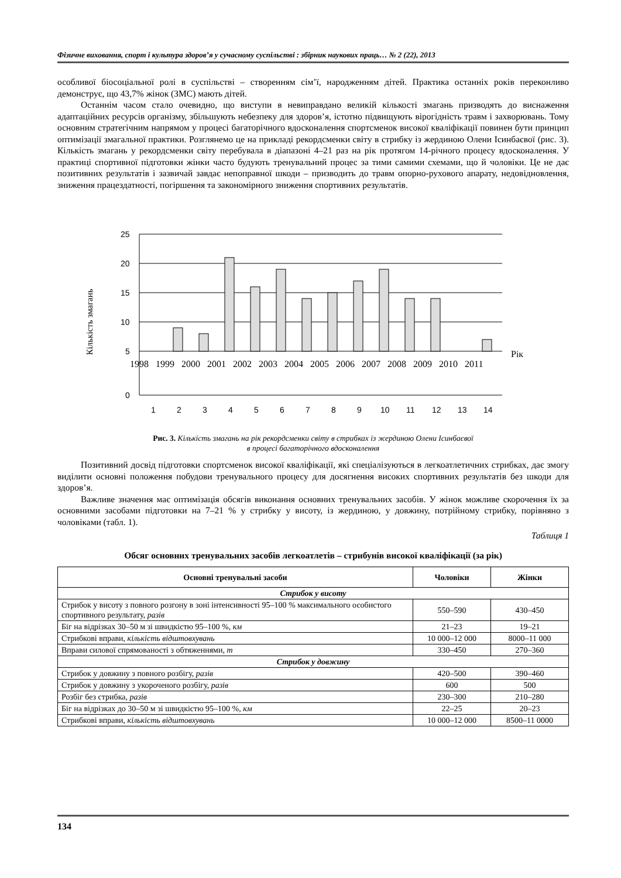Фізичне виховання, спорт і культура здоров’я у сучасному суспільстві : збірник наукових праць… № 2 (22), 2013
особливої біосоціальної ролі в суспільстві – створенням сім’ї, народженням дітей. Практика останніх років переконливо демонструє, що 43,7% жінок (ЗМС) мають дітей.
Останнім часом стало очевидно, що виступи в невиправдано великій кількості змагань призводять до виснаження адаптаційних ресурсів організму, збільшують небезпеку для здоров’я, істотно підвищують вірогідність травм і захворювань. Тому основним стратегічним напрямом у процесі багаторічного вдосконалення спортсменок високої кваліфікації повинен бути принцип оптимізації змагальної практики. Розглянемо це на прикладі рекордсменки світу в стрибку із жердиною Олени Ісинбаєвої (рис. 3). Кількість змагань у рекордсменки світу перебувала в діапазоні 4–21 раз на рік протягом 14-річного процесу вдосконалення. У практиці спортивної підготовки жінки часто будують тренувальний процес за тими самими схемами, що й чоловіки. Це не дає позитивних результатів і зазвичай завдає непоправної шкоди – призводить до травм опорно-рухового апарату, недовідновлення, зниження працездатності, погіршення та закономірного зниження спортивних результатів.
Кількість змагань
25
20
15
10
5
0
1998
1999
2000
2001
2002
2003
2004
2005
2006
2007
2008
2009
2010
2011
Рік
1
2
3
4
5
6
7
8
9
10
11
12
13
14
Рис. 3. Кількість змагань на рік рекордсменки світу в стрибках із жердиною Олени Ісинбаєвої
в процесі багаторічного вдосконалення
Позитивний досвід підготовки спортсменок високої кваліфікації, які спеціалізуються в легкоатлетичних стрибках, дає змогу виділити основні положення побудови тренувального процесу для досягнення високих спортивних результатів без шкоди для здоров’я.
Важливе значення має оптимізація обсягів виконання основних тренувальних засобів. У жінок можливе скорочення їх за основними засобами підготовки на 7–21 % у стрибку у висоту, із жердиною, у довжину, потрійному стрибку, порівняно з чоловіками (табл. 1).
Таблиця 1
Обсяг основних тренувальних засобів легкоатлетів – стрибунів високої кваліфікації (за рік)
| Основні тренувальні засоби | Чоловіки | Жінки |
| --- | --- | --- |
| Стрибок у висоту | | |
| Стрибок у висоту з повного розгону в зоні інтенсивності 95–100 % максимального особистого спортивного результату, разів | 550–590 | 430–450 |
| Біг на відрізках 30–50 м зі швидкістю 95–100 %, км | 21–23 | 19–21 |
| Стрибкові вправи, кількість відштовхувань | 10 000–12 000 | 8000–11 000 |
| Вправи силової спрямованості з обтяженнями, т | 330–450 | 270–360 |
| Стрибок у довжину | | |
| Стрибок у довжину з повного розбігу, разів | 420–500 | 390–460 |
| Стрибок у довжину з укороченого розбігу, разів | 600 | 500 |
| Розбіг без стрибка, разів | 230–300 | 210–280 |
| Біг на відрізках до 30–50 м зі швидкістю 95–100 %, км | 22–25 | 20–23 |
| Стрибкові вправи, кількість відштовхувань | 10 000–12 000 | 8500–11 0000 |
134